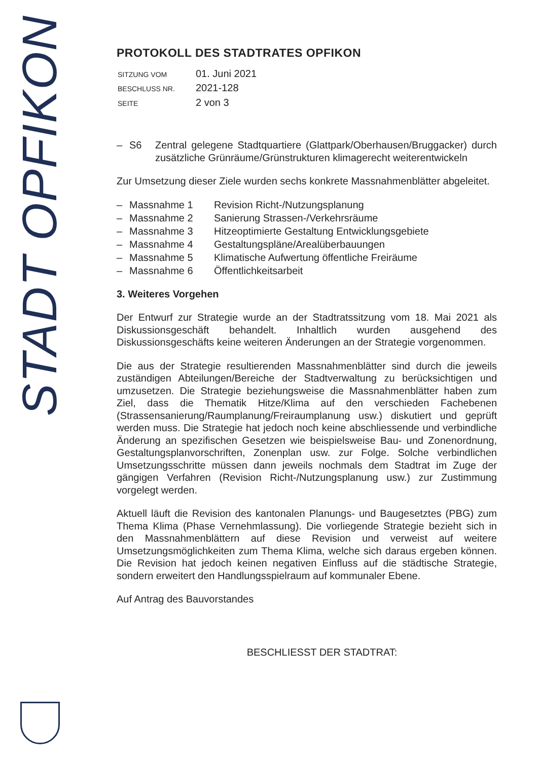STADT OPFIKON
PROTOKOLL DES STADTRATES OPFIKON
| SITZUNG VOM | 01. Juni 2021 |
| BESCHLUSS NR. | 2021-128 |
| SEITE | 2 von 3 |
– S6 Zentral gelegene Stadtquartiere (Glattpark/Oberhausen/Bruggacker) durch zusätzliche Grünräume/Grünstrukturen klimagerecht weiterentwickeln
Zur Umsetzung dieser Ziele wurden sechs konkrete Massnahmenblätter abgeleitet.
– Massnahme 1 Revision Richt-/Nutzungsplanung
– Massnahme 2 Sanierung Strassen-/Verkehrsräume
– Massnahme 3 Hitzeoptimierte Gestaltung Entwicklungsgebiete
– Massnahme 4 Gestaltungspläne/Arealüberbauungen
– Massnahme 5 Klimatische Aufwertung öffentliche Freiräume
– Massnahme 6 Öffentlichkeitsarbeit
3. Weiteres Vorgehen
Der Entwurf zur Strategie wurde an der Stadtratssitzung vom 18. Mai 2021 als Diskussionsgeschäft behandelt. Inhaltlich wurden ausgehend des Diskussionsgeschäfts keine weiteren Änderungen an der Strategie vorgenommen.
Die aus der Strategie resultierenden Massnahmenblätter sind durch die jeweils zuständigen Abteilungen/Bereiche der Stadtverwaltung zu berücksichtigen und umzusetzen. Die Strategie beziehungsweise die Massnahmenblätter haben zum Ziel, dass die Thematik Hitze/Klima auf den verschieden Fachebenen (Strassensanierung/Raumplanung/Freiraumplanung usw.) diskutiert und geprüft werden muss. Die Strategie hat jedoch noch keine abschliessende und verbindliche Änderung an spezifischen Gesetzen wie beispielsweise Bau- und Zonenordnung, Gestaltungsplanvorschriften, Zonenplan usw. zur Folge. Solche verbindlichen Umsetzungsschritte müssen dann jeweils nochmals dem Stadtrat im Zuge der gängigen Verfahren (Revision Richt-/Nutzungsplanung usw.) zur Zustimmung vorgelegt werden.
Aktuell läuft die Revision des kantonalen Planungs- und Baugesetztes (PBG) zum Thema Klima (Phase Vernehmlassung). Die vorliegende Strategie bezieht sich in den Massnahmenblättern auf diese Revision und verweist auf weitere Umsetzungsmöglichkeiten zum Thema Klima, welche sich daraus ergeben können. Die Revision hat jedoch keinen negativen Einfluss auf die städtische Strategie, sondern erweitert den Handlungsspielraum auf kommunaler Ebene.
Auf Antrag des Bauvorstandes
BESCHLIESST DER STADTRAT: